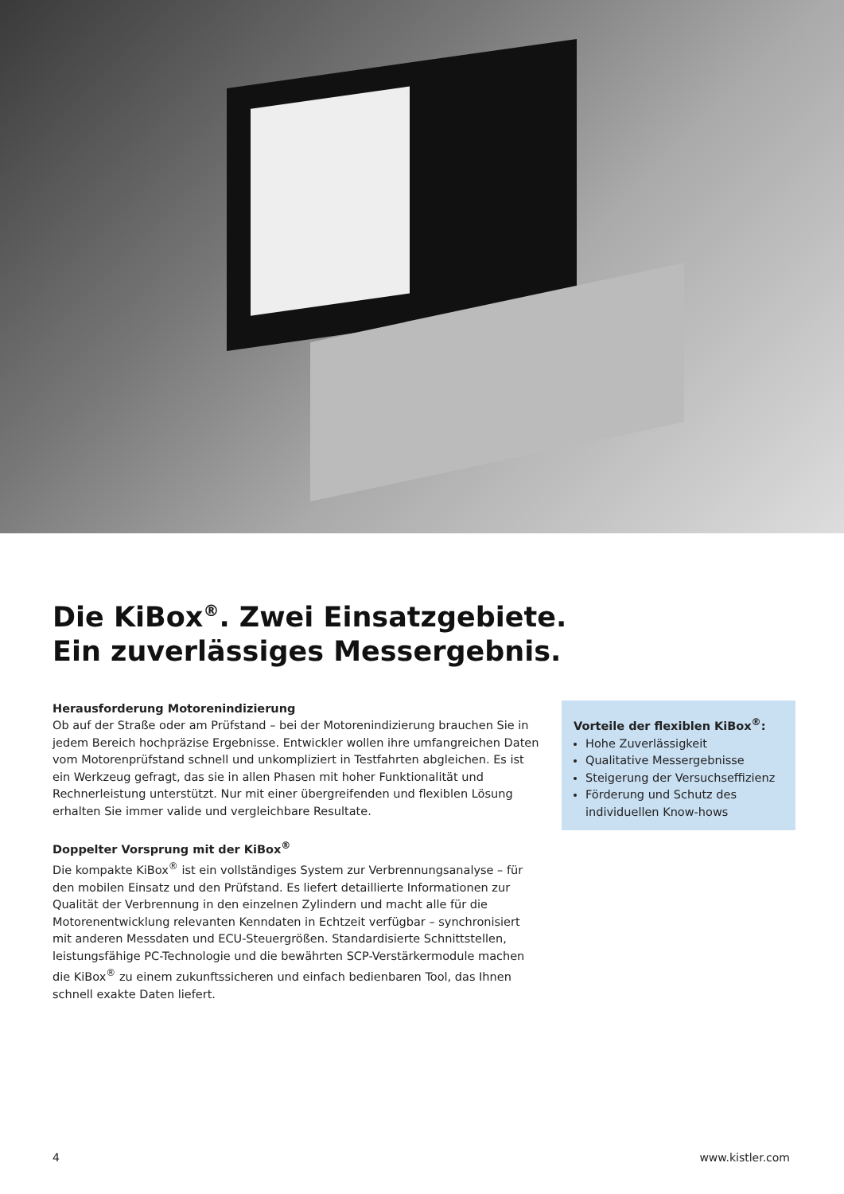Die KiBox<sup>®</sup>. Zwei Einsatzgebiete.
Ein zuverlässiges Messergebnis.
Herausforderung Motorenindizierung
Ob auf der Straße oder am Prüfstand – bei der Motorenindizierung brauchen Sie in jedem Bereich hochpräzise Ergebnisse. Entwickler wollen ihre umfangreichen Daten vom Motorenprüfstand schnell und unkompliziert in Testfahrten abgleichen. Es ist ein Werkzeug gefragt, das sie in allen Phasen mit hoher Funktionalität und Rechnerleistung unterstützt. Nur mit einer übergreifenden und flexiblen Lösung erhalten Sie immer valide und vergleichbare Resultate.
Doppelter Vorsprung mit der KiBox<sup>®</sup>
Die kompakte KiBox<sup>®</sup> ist ein vollständiges System zur Verbrennungsanalyse – für den mobilen Einsatz und den Prüfstand. Es liefert detaillierte Informationen zur Qualität der Verbrennung in den einzelnen Zylindern und macht alle für die Motorenentwicklung relevanten Kenndaten in Echtzeit verfügbar – synchronisiert mit anderen Messdaten und ECU-Steuergrößen. Standardisierte Schnittstellen, leistungsfähige PC-Technologie und die bewährten SCP-Verstärkermodule machen die KiBox<sup>®</sup> zu einem zukunftssicheren und einfach bedienbaren Tool, das Ihnen schnell exakte Daten liefert.
Vorteile der flexiblen KiBox<sup>®</sup>:
Hohe Zuverlässigkeit
Qualitative Messergebnisse
Steigerung der Versuchseffizienz
Förderung und Schutz des individuellen Know-hows
4 www.kistler.com